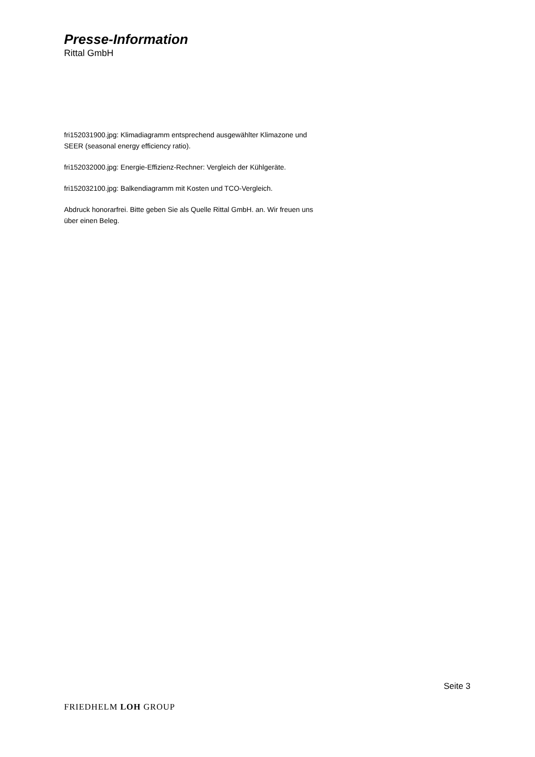Presse-Information
Rittal GmbH
fri152031900.jpg: Klimadiagramm entsprechend ausgewählter Klimazone und SEER (seasonal energy efficiency ratio).
fri152032000.jpg: Energie-Effizienz-Rechner: Vergleich der Kühlgeräte.
fri152032100.jpg: Balkendiagramm mit Kosten und TCO-Vergleich.
Abdruck honorarfrei. Bitte geben Sie als Quelle Rittal GmbH. an. Wir freuen uns über einen Beleg.
Seite 3
FRIEDHELM LOH GROUP